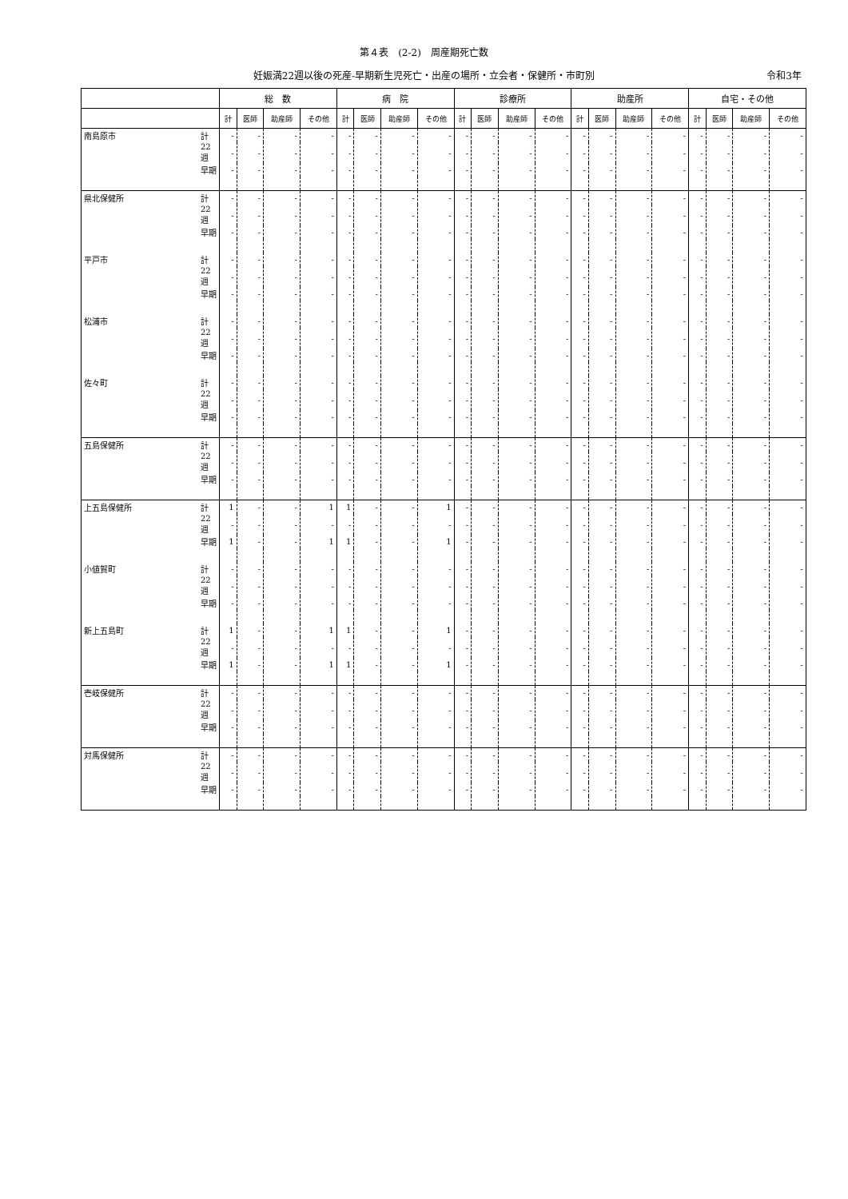第４表　(2-2)　周産期死亡数
妊娠満22週以後の死産-早期新生児死亡・出産の場所・立会者・保健所・市町別 令和3年
| | | 総 数 | | | | 病 院 | | | | 診療所 | | | | 助産所 | | | | 自宅・その他 | | | |
| --- | --- | --- | --- | --- | --- | --- | --- | --- | --- | --- | --- | --- | --- | --- | --- | --- | --- | --- | --- | --- | --- |
| | | 計 | 医師 | 助産師 | その他 | 計 | 医師 | 助産師 | その他 | 計 | 医師 | 助産師 | その他 | 計 | 医師 | 助産師 | その他 | 計 | 医師 | 助産師 | その他 |
| 南島原市 | 計 | - | - | - | - | - | - | - | - | - | - | - | - | - | - | - | - | - | - | - | - |
| | 22週 | - | - | - | - | - | - | - | - | - | - | - | - | - | - | - | - | - | - | - | - |
| | 早期 | - | - | - | - | - | - | - | - | - | - | - | - | - | - | - | - | - | - | - | - |
| 県北保健所 | 計 | - | - | - | - | - | - | - | - | - | - | - | - | - | - | - | - | - | - | - | - |
| | 22週 | - | - | - | - | - | - | - | - | - | - | - | - | - | - | - | - | - | - | - | - |
| | 早期 | - | - | - | - | - | - | - | - | - | - | - | - | - | - | - | - | - | - | - | - |
| 平戸市 | 計 | - | - | - | - | - | - | - | - | - | - | - | - | - | - | - | - | - | - | - | - |
| | 22週 | - | - | - | - | - | - | - | - | - | - | - | - | - | - | - | - | - | - | - | - |
| | 早期 | - | - | - | - | - | - | - | - | - | - | - | - | - | - | - | - | - | - | - | - |
| 松浦市 | 計 | - | - | - | - | - | - | - | - | - | - | - | - | - | - | - | - | - | - | - | - |
| | 22週 | - | - | - | - | - | - | - | - | - | - | - | - | - | - | - | - | - | - | - | - |
| | 早期 | - | - | - | - | - | - | - | - | - | - | - | - | - | - | - | - | - | - | - | - |
| 佐々町 | 計 | - | - | - | - | - | - | - | - | - | - | - | - | - | - | - | - | - | - | - | - |
| | 22週 | - | - | - | - | - | - | - | - | - | - | - | - | - | - | - | - | - | - | - | - |
| | 早期 | - | - | - | - | - | - | - | - | - | - | - | - | - | - | - | - | - | - | - | - |
| 五島保健所 | 計 | - | - | - | - | - | - | - | - | - | - | - | - | - | - | - | - | - | - | - | - |
| | 22週 | - | - | - | - | - | - | - | - | - | - | - | - | - | - | - | - | - | - | - | - |
| | 早期 | - | - | - | - | - | - | - | - | - | - | - | - | - | - | - | - | - | - | - | - |
| 上五島保健所 | 計 | 1 | - | - | 1 | 1 | - | - | 1 | - | - | - | - | - | - | - | - | - | - | - | - |
| | 22週 | - | - | - | - | - | - | - | - | - | - | - | - | - | - | - | - | - | - | - | - |
| | 早期 | 1 | - | - | 1 | 1 | - | - | 1 | - | - | - | - | - | - | - | - | - | - | - | - |
| 小値賀町 | 計 | - | - | - | - | - | - | - | - | - | - | - | - | - | - | - | - | - | - | - | - |
| | 22週 | - | - | - | - | - | - | - | - | - | - | - | - | - | - | - | - | - | - | - | - |
| | 早期 | - | - | - | - | - | - | - | - | - | - | - | - | - | - | - | - | - | - | - | - |
| 新上五島町 | 計 | 1 | - | - | 1 | 1 | - | - | 1 | - | - | - | - | - | - | - | - | - | - | - | - |
| | 22週 | - | - | - | - | - | - | - | - | - | - | - | - | - | - | - | - | - | - | - | - |
| | 早期 | 1 | - | - | 1 | 1 | - | - | 1 | - | - | - | - | - | - | - | - | - | - | - | - |
| 壱岐保健所 | 計 | - | - | - | - | - | - | - | - | - | - | - | - | - | - | - | - | - | - | - | - |
| | 22週 | - | - | - | - | - | - | - | - | - | - | - | - | - | - | - | - | - | - | - | - |
| | 早期 | - | - | - | - | - | - | - | - | - | - | - | - | - | - | - | - | - | - | - | - |
| 対馬保健所 | 計 | - | - | - | - | - | - | - | - | - | - | - | - | - | - | - | - | - | - | - | - |
| | 22週 | - | - | - | - | - | - | - | - | - | - | - | - | - | - | - | - | - | - | - | - |
| | 早期 | - | - | - | - | - | - | - | - | - | - | - | - | - | - | - | - | - | - | - | - |